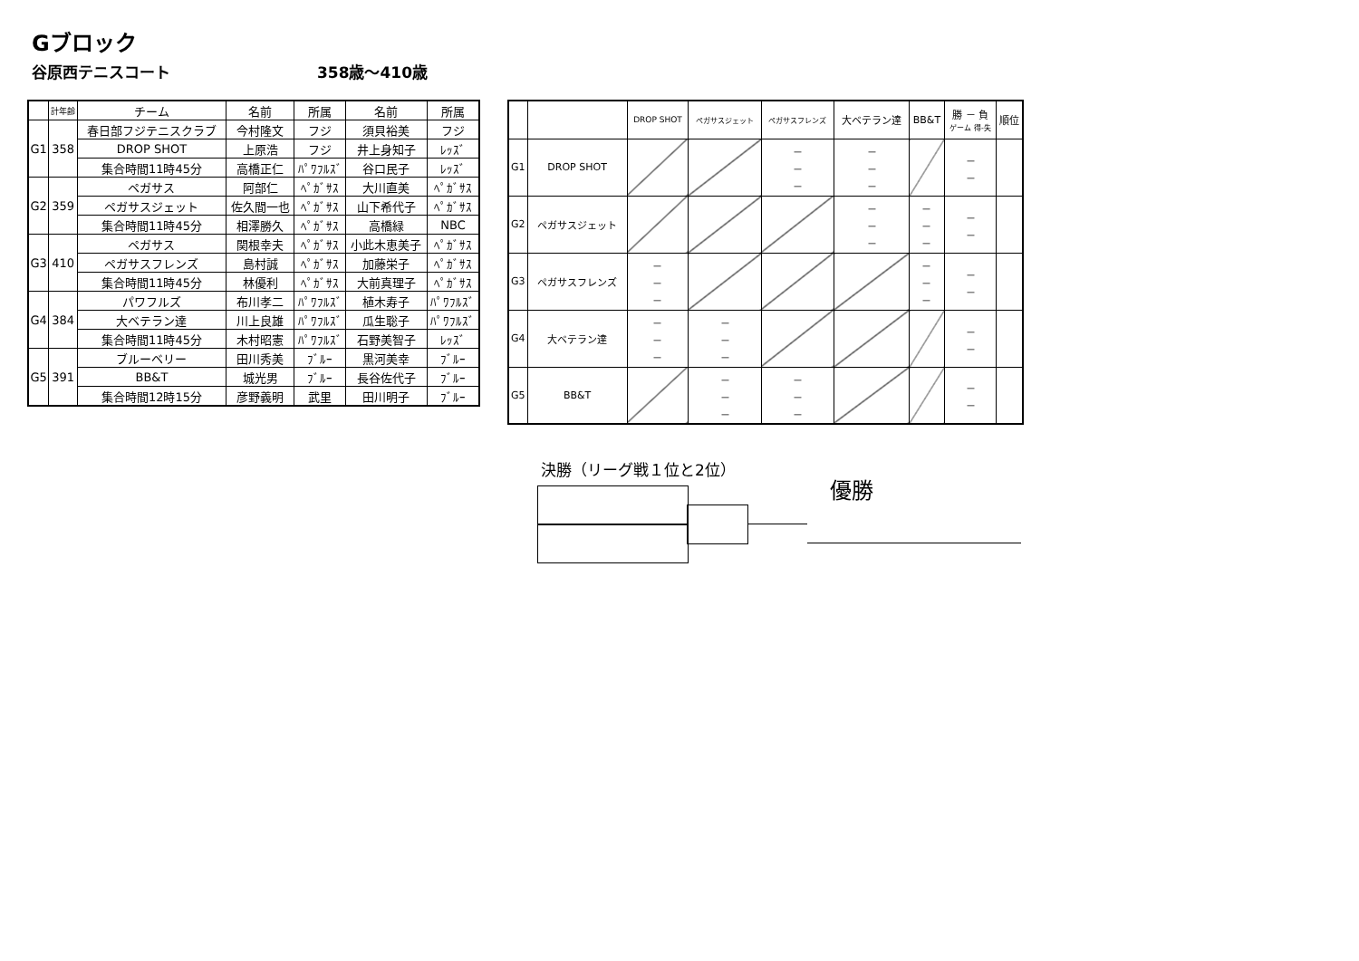Gブロック
谷原西テニスコート 358歳～410歳
| | 計年齢 | チーム | 名前 | 所属 | 名前 | 所属 |
| --- | --- | --- | --- | --- | --- | --- |
| G1 | 358 | 春日部フジテニスクラブ | 今村隆文 | フジ | 須貝裕美 | フジ |
| | | DROP SHOT | 上原浩 | フジ | 井上身知子 | ﾚｯｽﾞ |
| | | 集合時間11時45分 | 高橋正仁 | ﾊﾟﾜﾌﾙｽﾞ | 谷口民子 | ﾚｯｽﾞ |
| G2 | 359 | ペガサス | 阿部仁 | ﾍﾟｶﾞｻｽ | 大川直美 | ﾍﾟｶﾞｻｽ |
| | | ペガサスジェット | 佐久間一也 | ﾍﾟｶﾞｻｽ | 山下希代子 | ﾍﾟｶﾞｻｽ |
| | | 集合時間11時45分 | 相澤勝久 | ﾍﾟｶﾞｻｽ | 高橋緑 | NBC |
| G3 | 410 | ペガサス | 関根幸夫 | ﾍﾟｶﾞｻｽ | 小此木恵美子 | ﾍﾟｶﾞｻｽ |
| | | ペガサスフレンズ | 島村誠 | ﾍﾟｶﾞｻｽ | 加藤栄子 | ﾍﾟｶﾞｻｽ |
| | | 集合時間11時45分 | 林優利 | ﾍﾟｶﾞｻｽ | 大前真理子 | ﾍﾟｶﾞｻｽ |
| G4 | 384 | パワフルズ | 布川孝二 | ﾊﾟﾜﾌﾙｽﾞ | 植木寿子 | ﾊﾟﾜﾌﾙｽﾞ |
| | | 大ベテラン達 | 川上良雄 | ﾊﾟﾜﾌﾙｽﾞ | 瓜生聡子 | ﾊﾟﾜﾌﾙｽﾞ |
| | | 集合時間11時45分 | 木村昭憲 | ﾊﾟﾜﾌﾙｽﾞ | 石野美智子 | ﾚｯｽﾞ |
| G5 | 391 | ブルーベリー | 田川秀美 | ﾌﾞﾙｰ | 黒河美幸 | ﾌﾞﾙｰ |
| | | BB&T | 城光男 | ﾌﾞﾙｰ | 長谷佐代子 | ﾌﾞﾙｰ |
| | | 集合時間12時15分 | 彦野義明 | 武里 | 田川明子 | ﾌﾞﾙｰ |
| | | DROP SHOT | ペガサスジェット | ペガサスフレンズ | 大ベテラン達 | BB&T | 勝 － 負 ゲーム 得-失 | 順位 |
| G1 | DROP SHOT | | | － － － | － － － | | － － | |
| G2 | ペガサスジェット | | | | － － － | － － － | － － | |
| G3 | ペガサスフレンズ | － － － | | | | － － － | － － | |
| G4 | 大ベテラン達 | － － － | － － － | | | | － － | |
| G5 | BB&T | | － － － | － － － | | | － － | |
決勝（リーグ戦１位と2位）
優勝